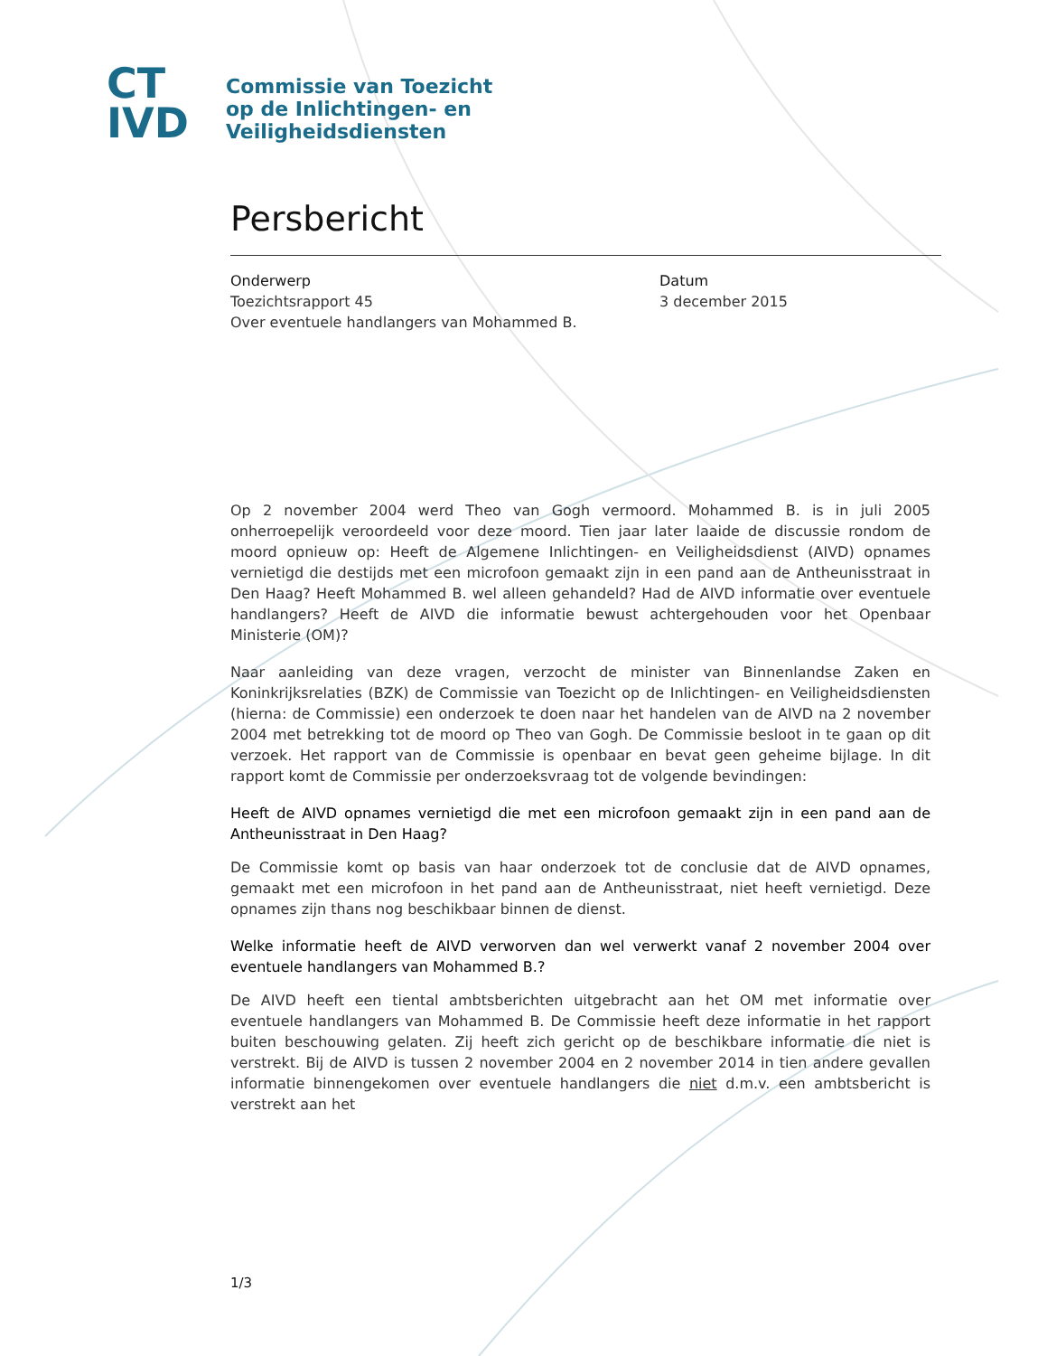CT
IVD
Commissie van Toezicht
op de Inlichtingen- en
Veiligheidsdiensten
Persbericht
Onderwerp
Toezichtsrapport 45
Over eventuele handlangers van Mohammed B.
Datum
3 december 2015
Op 2 november 2004 werd Theo van Gogh vermoord. Mohammed B. is in juli 2005 onherroepelijk veroordeeld voor deze moord. Tien jaar later laaide de discussie rondom de moord opnieuw op: Heeft de Algemene Inlichtingen- en Veiligheidsdienst (AIVD) opnames vernietigd die destijds met een microfoon gemaakt zijn in een pand aan de Antheunisstraat in Den Haag? Heeft Mohammed B. wel alleen gehandeld? Had de AIVD informatie over eventuele handlangers? Heeft de AIVD die informatie bewust achtergehouden voor het Openbaar Ministerie (OM)?
Naar aanleiding van deze vragen, verzocht de minister van Binnenlandse Zaken en Koninkrijksrelaties (BZK) de Commissie van Toezicht op de Inlichtingen- en Veiligheidsdiensten (hierna: de Commissie) een onderzoek te doen naar het handelen van de AIVD na 2 november 2004 met betrekking tot de moord op Theo van Gogh. De Commissie besloot in te gaan op dit verzoek. Het rapport van de Commissie is openbaar en bevat geen geheime bijlage. In dit rapport komt de Commissie per onderzoeksvraag tot de volgende bevindingen:
Heeft de AIVD opnames vernietigd die met een microfoon gemaakt zijn in een pand aan de Antheunisstraat in Den Haag?
De Commissie komt op basis van haar onderzoek tot de conclusie dat de AIVD opnames, gemaakt met een microfoon in het pand aan de Antheunisstraat, niet heeft vernietigd. Deze opnames zijn thans nog beschikbaar binnen de dienst.
Welke informatie heeft de AIVD verworven dan wel verwerkt vanaf 2 november 2004 over eventuele handlangers van Mohammed B.?
De AIVD heeft een tiental ambtsberichten uitgebracht aan het OM met informatie over eventuele handlangers van Mohammed B. De Commissie heeft deze informatie in het rapport buiten beschouwing gelaten. Zij heeft zich gericht op de beschikbare informatie die niet is verstrekt. Bij de AIVD is tussen 2 november 2004 en 2 november 2014 in tien andere gevallen informatie binnengekomen over eventuele handlangers die niet d.m.v. een ambtsbericht is verstrekt aan het
1/3